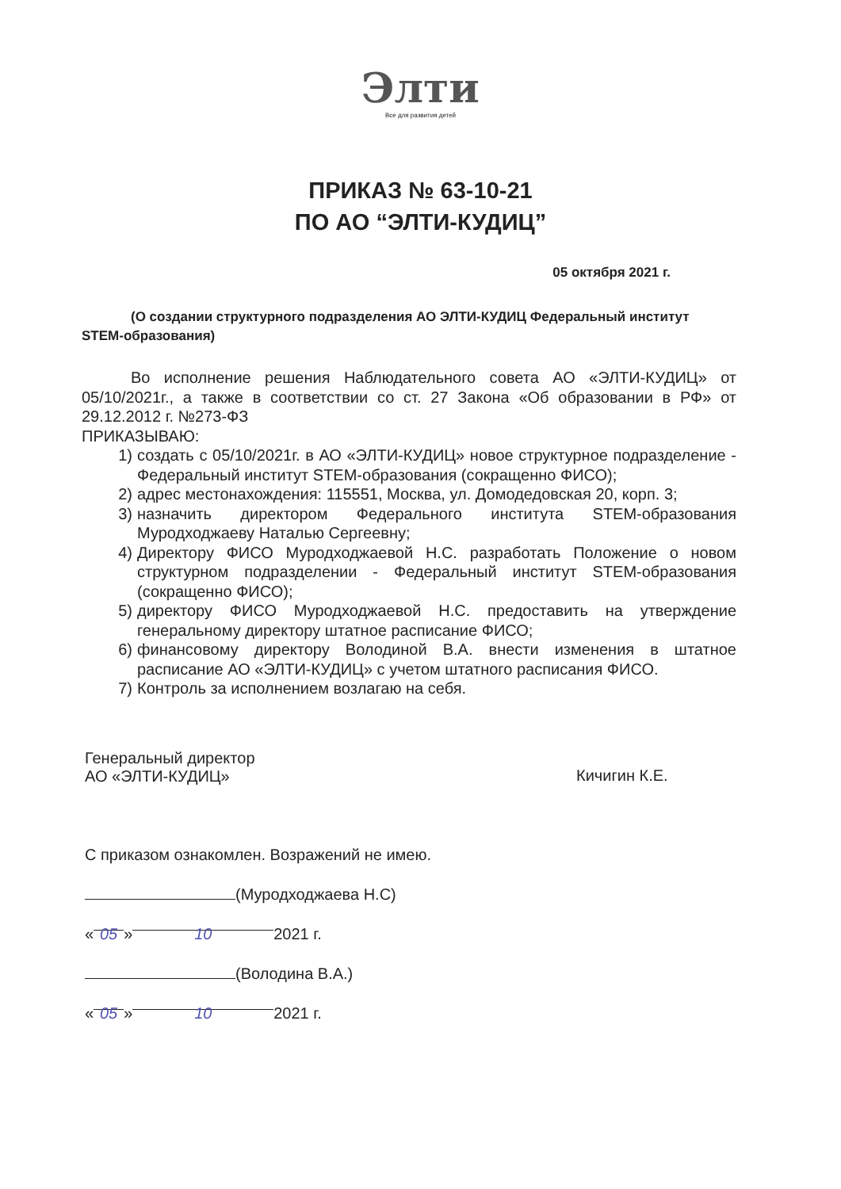Элти
Все для развития детей
ПРИКАЗ № 63-10-21
ПО АО “ЭЛТИ-КУДИЦ”
05 октября 2021 г.
(О создании структурного подразделения АО ЭЛТИ-КУДИЦ Федеральный институт STEM-образования)
Во исполнение решения Наблюдательного совета АО «ЭЛТИ-КУДИЦ» от 05/10/2021г., а также в соответствии со ст. 27 Закона «Об образовании в РФ» от 29.12.2012 г. №273-ФЗ
ПРИКАЗЫВАЮ:
1) создать с 05/10/2021г. в АО «ЭЛТИ-КУДИЦ» новое структурное подразделение - Федеральный институт STEM-образования (сокращенно ФИСО);
2) адрес местонахождения: 115551, Москва, ул. Домодедовская 20, корп. 3;
3) назначить директором Федерального института STEM-образования Муродходжаеву Наталью Сергеевну;
4) Директору ФИСО Муродходжаевой Н.С. разработать Положение о новом структурном подразделении - Федеральный институт STEM-образования (сокращенно ФИСО);
5) директору ФИСО Муродходжаевой Н.С. предоставить на утверждение генеральному директору штатное расписание ФИСО;
6) финансовому директору Володиной В.А. внести изменения в штатное расписание АО «ЭЛТИ-КУДИЦ» с учетом штатного расписания ФИСО.
7) Контроль за исполнением возлагаю на себя.
Генеральный директор
АО «ЭЛТИ-КУДИЦ»
Кичигин К.Е.
С приказом ознакомлен. Возражений не имею.
(Муродходжаева Н.С)
« 05 » 10 2021 г.
(Володина В.А.)
« 05 » 10 2021 г.